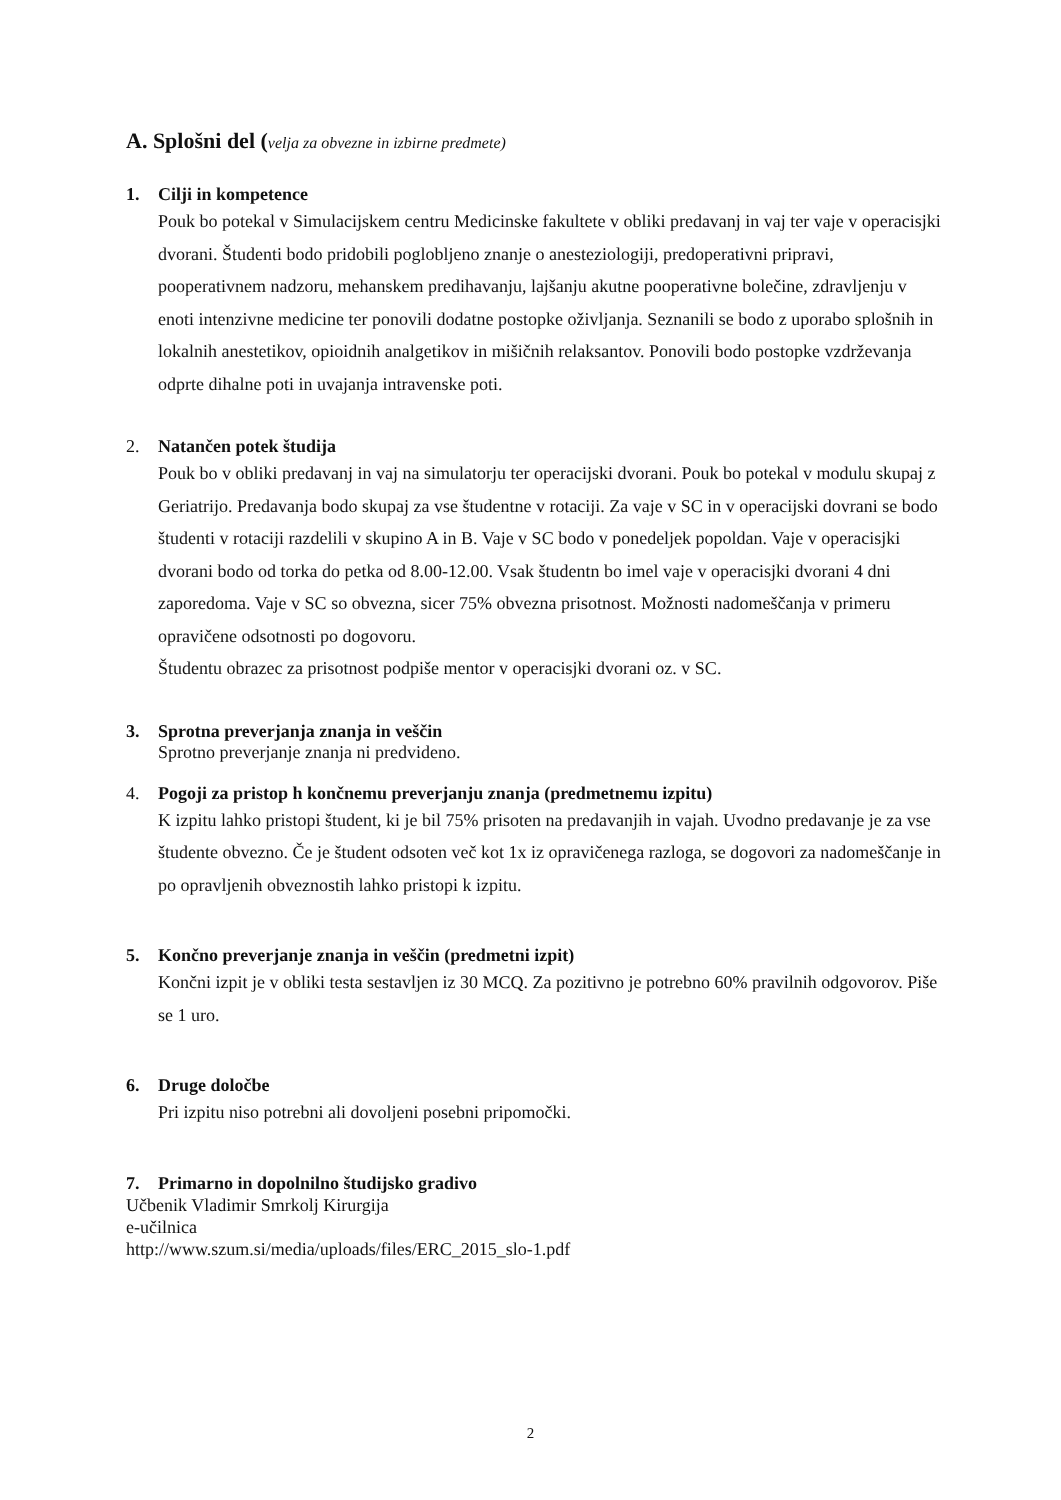A. Splošni del (velja za obvezne in izbirne predmete)
1. Cilji in kompetence
Pouk bo potekal v Simulacijskem centru Medicinske fakultete v obliki predavanj in vaj ter vaje v operacisjki dvorani. Študenti bodo pridobili poglobljeno znanje o anesteziologiji, predoperativni pripravi, pooperativnem nadzoru, mehanskem predihavanju, lajšanju akutne pooperativne bolečine, zdravljenju v enoti intenzivne medicine ter ponovili dodatne postopke oživljanja. Seznanili se bodo z uporabo splošnih in lokalnih anestetikov, opioidnih analgetikov in mišičnih relaksantov. Ponovili bodo postopke vzdrževanja odprte dihalne poti in uvajanja intravenske poti.
2. Natančen potek študija
Pouk bo v obliki predavanj in vaj na simulatorju ter operacijski dvorani. Pouk bo potekal v modulu skupaj z Geriatrijo. Predavanja bodo skupaj za vse študentne v rotaciji. Za vaje v SC in v operacijski dovrani se bodo študenti v rotaciji razdelili v skupino A in B. Vaje v SC bodo v ponedeljek popoldan. Vaje v operacisjki dvorani bodo od torka do petka od 8.00-12.00. Vsak študentn bo imel vaje v operacisjki dvorani 4 dni zaporedoma. Vaje v SC so obvezna, sicer 75% obvezna prisotnost. Možnosti nadomeščanja v primeru opravičene odsotnosti po dogovoru.
Študentu obrazec za prisotnost podpiše mentor v operacisjki dvorani oz. v SC.
3. Sprotna preverjanja znanja in veščin
Sprotno preverjanje znanja ni predvideno.
4. Pogoji za pristop h končnemu preverjanju znanja (predmetnemu izpitu)
K izpitu lahko pristopi študent, ki je bil 75% prisoten na predavanjih in vajah. Uvodno predavanje je za vse študente obvezno. Če je študent odsoten več kot 1x iz opravičenega razloga, se dogovori za nadomeščanje in po opravljenih obveznostih lahko pristopi k izpitu.
5. Končno preverjanje znanja in veščin (predmetni izpit)
Končni izpit je v obliki testa sestavljen iz 30 MCQ. Za pozitivno je potrebno 60% pravilnih odgovorov. Piše se 1 uro.
6. Druge določbe
Pri izpitu niso potrebni ali dovoljeni posebni pripomočki.
7. Primarno in dopolnilno študijsko gradivo
Učbenik Vladimir Smrkolj Kirurgija
e-učilnica
http://www.szum.si/media/uploads/files/ERC_2015_slo-1.pdf
2